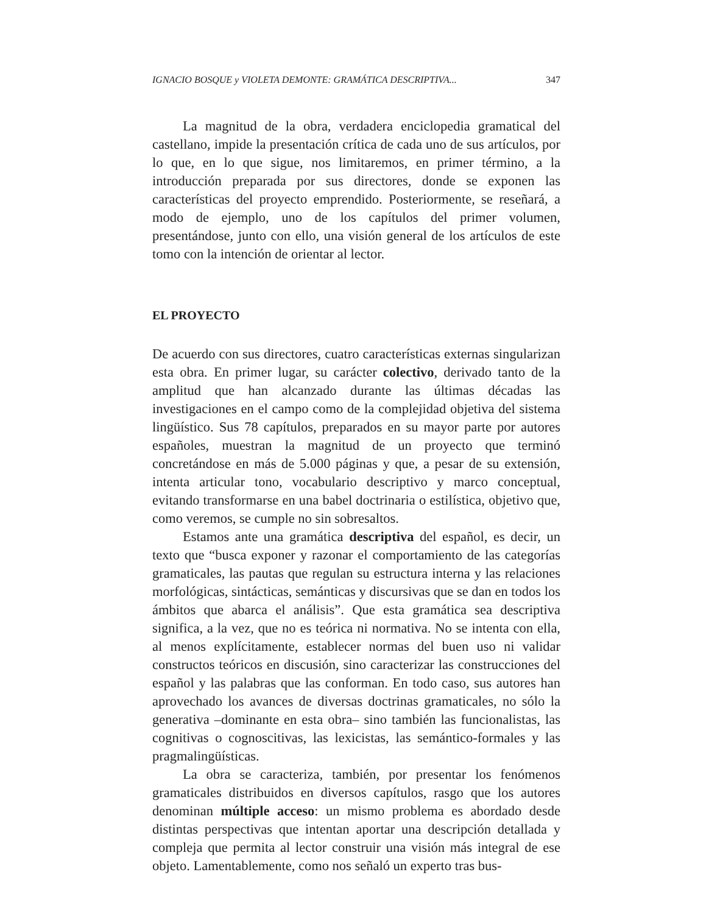IGNACIO BOSQUE y VIOLETA DEMONTE: GRAMÁTICA DESCRIPTIVA... 347
La magnitud de la obra, verdadera enciclopedia gramatical del castellano, impide la presentación crítica de cada uno de sus artículos, por lo que, en lo que sigue, nos limitaremos, en primer término, a la introducción preparada por sus directores, donde se exponen las características del proyecto emprendido. Posteriormente, se reseñará, a modo de ejemplo, uno de los capítulos del primer volumen, presentándose, junto con ello, una visión general de los artículos de este tomo con la intención de orientar al lector.
EL PROYECTO
De acuerdo con sus directores, cuatro características externas singularizan esta obra. En primer lugar, su carácter colectivo, derivado tanto de la amplitud que han alcanzado durante las últimas décadas las investigaciones en el campo como de la complejidad objetiva del sistema lingüístico. Sus 78 capítulos, preparados en su mayor parte por autores españoles, muestran la magnitud de un proyecto que terminó concretándose en más de 5.000 páginas y que, a pesar de su extensión, intenta articular tono, vocabulario descriptivo y marco conceptual, evitando transformarse en una babel doctrinaria o estilística, objetivo que, como veremos, se cumple no sin sobresaltos.
Estamos ante una gramática descriptiva del español, es decir, un texto que “busca exponer y razonar el comportamiento de las categorías gramaticales, las pautas que regulan su estructura interna y las relaciones morfológicas, sintácticas, semánticas y discursivas que se dan en todos los ámbitos que abarca el análisis”. Que esta gramática sea descriptiva significa, a la vez, que no es teórica ni normativa. No se intenta con ella, al menos explícitamente, establecer normas del buen uso ni validar constructos teóricos en discusión, sino caracterizar las construcciones del español y las palabras que las conforman. En todo caso, sus autores han aprovechado los avances de diversas doctrinas gramaticales, no sólo la generativa –dominante en esta obra– sino también las funcionalistas, las cognitivas o cognoscitivas, las lexicistas, las semántico-formales y las pragmalingüísticas.
La obra se caracteriza, también, por presentar los fenómenos gramaticales distribuidos en diversos capítulos, rasgo que los autores denominan múltiple acceso: un mismo problema es abordado desde distintas perspectivas que intentan aportar una descripción detallada y compleja que permita al lector construir una visión más integral de ese objeto. Lamentablemente, como nos señaló un experto tras bus-